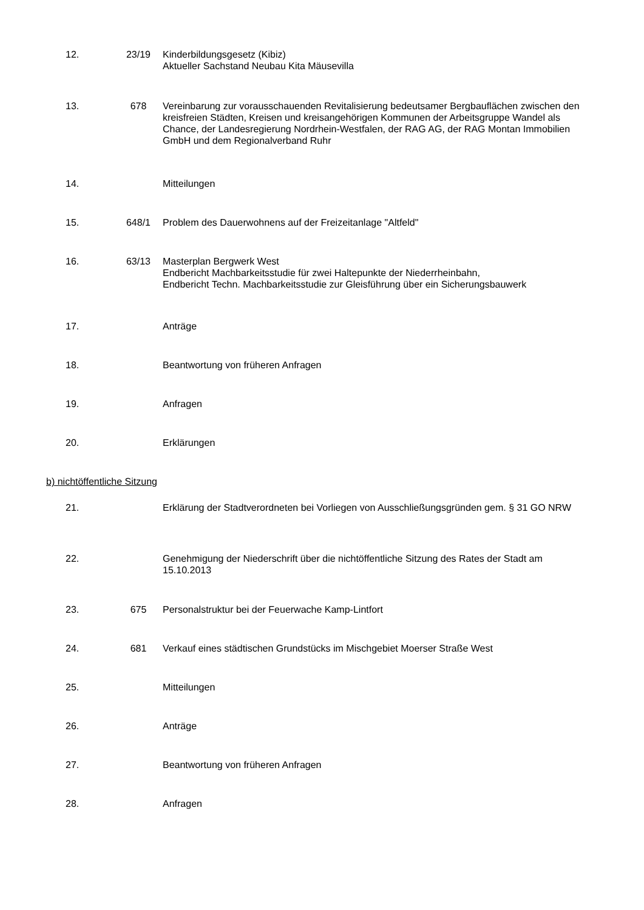12. 23/19 Kinderbildungsgesetz (Kibiz)
Aktueller Sachstand Neubau Kita Mäusevilla
13. 678 Vereinbarung zur vorausschauenden Revitalisierung bedeutsamer Bergbauflächen zwischen den kreisfreien Städten, Kreisen und kreisangehörigen Kommunen der Arbeitsgruppe Wandel als Chance, der Landesregierung Nordrhein-Westfalen, der RAG AG, der RAG Montan Immobilien GmbH und dem Regionalverband Ruhr
14. Mitteilungen
15. 648/1 Problem des Dauerwohnens auf der Freizeitanlage "Altfeld"
16. 63/13 Masterplan Bergwerk West
Endbericht Machbarkeitsstudie für zwei Haltepunkte der Niederrheinbahn,
Endbericht Techn. Machbarkeitsstudie zur Gleisführung über ein Sicherungsbauwerk
17. Anträge
18. Beantwortung von früheren Anfragen
19. Anfragen
20. Erklärungen
b) nichtöffentliche Sitzung
21. Erklärung der Stadtverordneten bei Vorliegen von Ausschließungsgründen gem. § 31 GO NRW
22. Genehmigung der Niederschrift über die nichtöffentliche Sitzung des Rates der Stadt am 15.10.2013
23. 675 Personalstruktur bei der Feuerwache Kamp-Lintfort
24. 681 Verkauf eines städtischen Grundstücks im Mischgebiet Moerser Straße West
25. Mitteilungen
26. Anträge
27. Beantwortung von früheren Anfragen
28. Anfragen